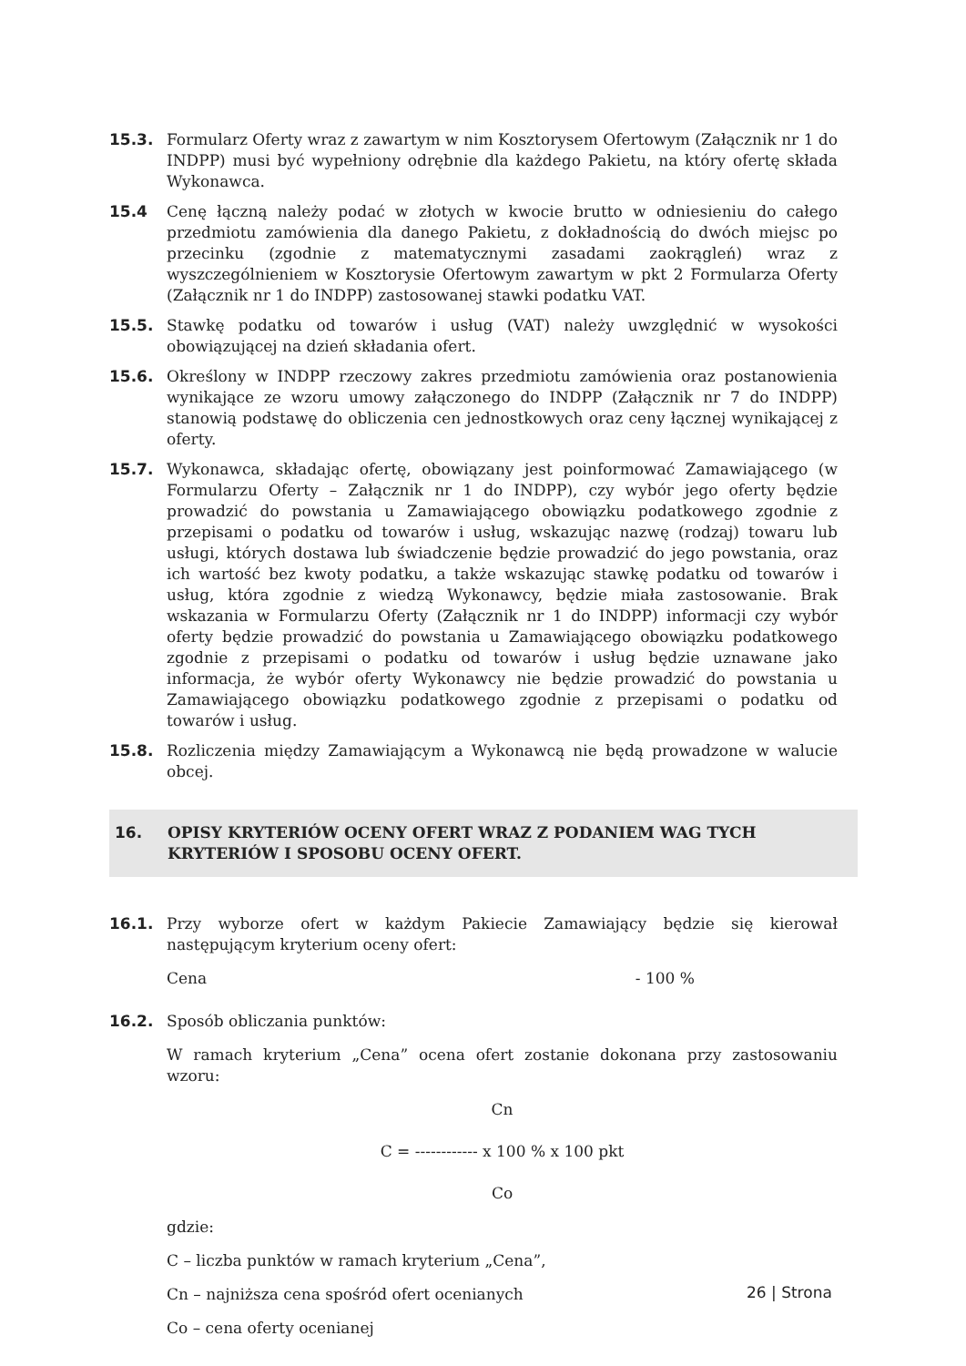15.3. Formularz Oferty wraz z zawartym w nim Kosztorysem Ofertowym (Załącznik nr 1 do INDPP) musi być wypełniony odrębnie dla każdego Pakietu, na który ofertę składa Wykonawca.
15.4 Cenę łączną należy podać w złotych w kwocie brutto w odniesieniu do całego przedmiotu zamówienia dla danego Pakietu, z dokładnością do dwóch miejsc po przecinku (zgodnie z matematycznymi zasadami zaokrągleń) wraz z wyszczególnieniem w Kosztorysie Ofertowym zawartym w pkt 2 Formularza Oferty (Załącznik nr 1 do INDPP) zastosowanej stawki podatku VAT.
15.5. Stawkę podatku od towarów i usług (VAT) należy uwzględnić w wysokości obowiązującej na dzień składania ofert.
15.6. Określony w INDPP rzeczowy zakres przedmiotu zamówienia oraz postanowienia wynikające ze wzoru umowy załączonego do INDPP (Załącznik nr 7 do INDPP) stanowią podstawę do obliczenia cen jednostkowych oraz ceny łącznej wynikającej z oferty.
15.7. Wykonawca, składając ofertę, obowiązany jest poinformować Zamawiającego (w Formularzu Oferty – Załącznik nr 1 do INDPP), czy wybór jego oferty będzie prowadzić do powstania u Zamawiającego obowiązku podatkowego zgodnie z przepisami o podatku od towarów i usług, wskazując nazwę (rodzaj) towaru lub usługi, których dostawa lub świadczenie będzie prowadzić do jego powstania, oraz ich wartość bez kwoty podatku, a także wskazując stawkę podatku od towarów i usług, która zgodnie z wiedzą Wykonawcy, będzie miała zastosowanie. Brak wskazania w Formularzu Oferty (Załącznik nr 1 do INDPP) informacji czy wybór oferty będzie prowadzić do powstania u Zamawiającego obowiązku podatkowego zgodnie z przepisami o podatku od towarów i usług będzie uznawane jako informacja, że wybór oferty Wykonawcy nie będzie prowadzić do powstania u Zamawiającego obowiązku podatkowego zgodnie z przepisami o podatku od towarów i usług.
15.8. Rozliczenia między Zamawiającym a Wykonawcą nie będą prowadzone w walucie obcej.
16. OPISY KRYTERIÓW OCENY OFERT WRAZ Z PODANIEM WAG TYCH KRYTERIÓW I SPOSOBU OCENY OFERT.
16.1. Przy wyborze ofert w każdym Pakiecie Zamawiający będzie się kierował następującym kryterium oceny ofert:
Cena - 100 %
16.2. Sposób obliczania punktów:
W ramach kryterium „Cena” ocena ofert zostanie dokonana przy zastosowaniu wzoru:
Cn
C = ------------ x 100 % x 100 pkt
Co
gdzie:
C – liczba punktów w ramach kryterium „Cena”,
Cn – najniższa cena spośród ofert ocenianych
Co – cena oferty ocenianej
26 | Strona